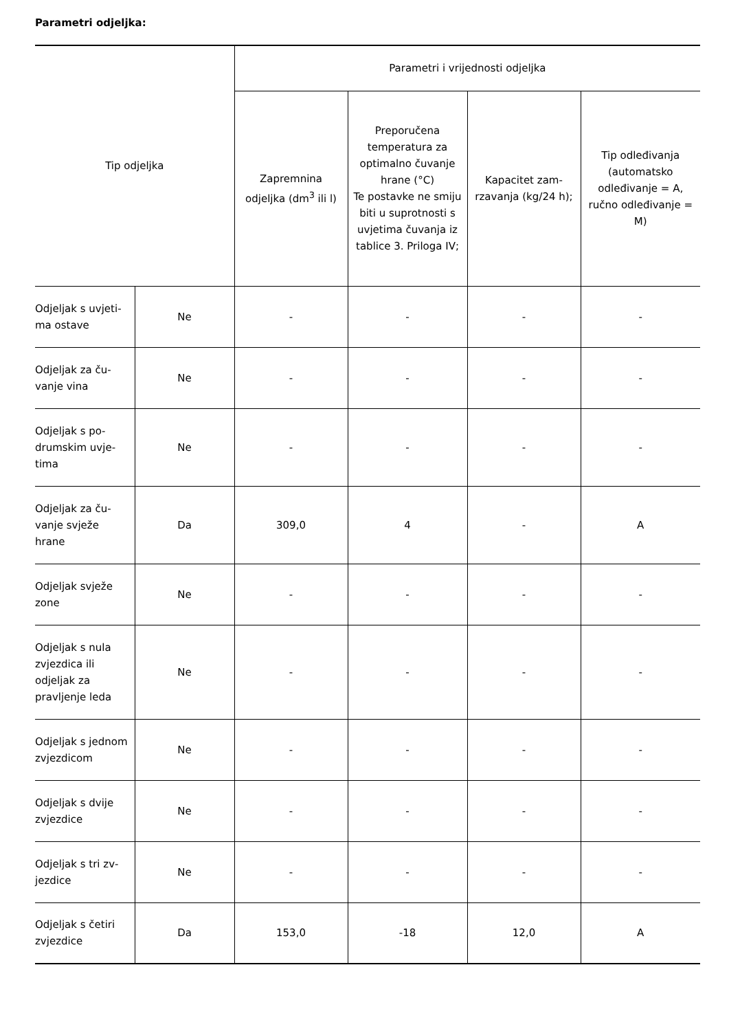Parametri odjeljka:
| Tip odjeljka | | Parametri i vrijednosti odjeljka | | | |
| --- | --- | --- | --- | --- | --- |
| | | Zapremnina odjeljka (dm<sup>3</sup> ili l) | Preporučena temperatura za optimalno čuvan­je hrane (°C) Te postavke ne smiju biti u suprotnosti s uvjetima čuvanja iz tablice 3. Prilo­ga IV; | Kapacitet zam­rzavanja (kg/24 h); | Tip odleđivanja (automatsko odleđivanje = A, ručno odleđivanje = M) |
| Odjeljak s uvjeti­ma ostave | Ne | - | - | - | - |
| Odjeljak za ču­vanje vina | Ne | - | - | - | - |
| Odjeljak s po­drumskim uvje­tima | Ne | - | - | - | - |
| Odjeljak za ču­vanje svježe hrane | Da | 309,0 | 4 | - | A |
| Odjeljak svježe zone | Ne | - | - | - | - |
| Odjeljak s nula zvjezdica ili odjeljak za pravljenje leda | Ne | - | - | - | - |
| Odjeljak s jed­nom zvjezdicom | Ne | - | - | - | - |
| Odjeljak s dvije zvjezdice | Ne | - | - | - | - |
| Odjeljak s tri zv­jezdice | Ne | - | - | - | - |
| Odjeljak s četiri zvjezdice | Da | 153,0 | -18 | 12,0 | A |